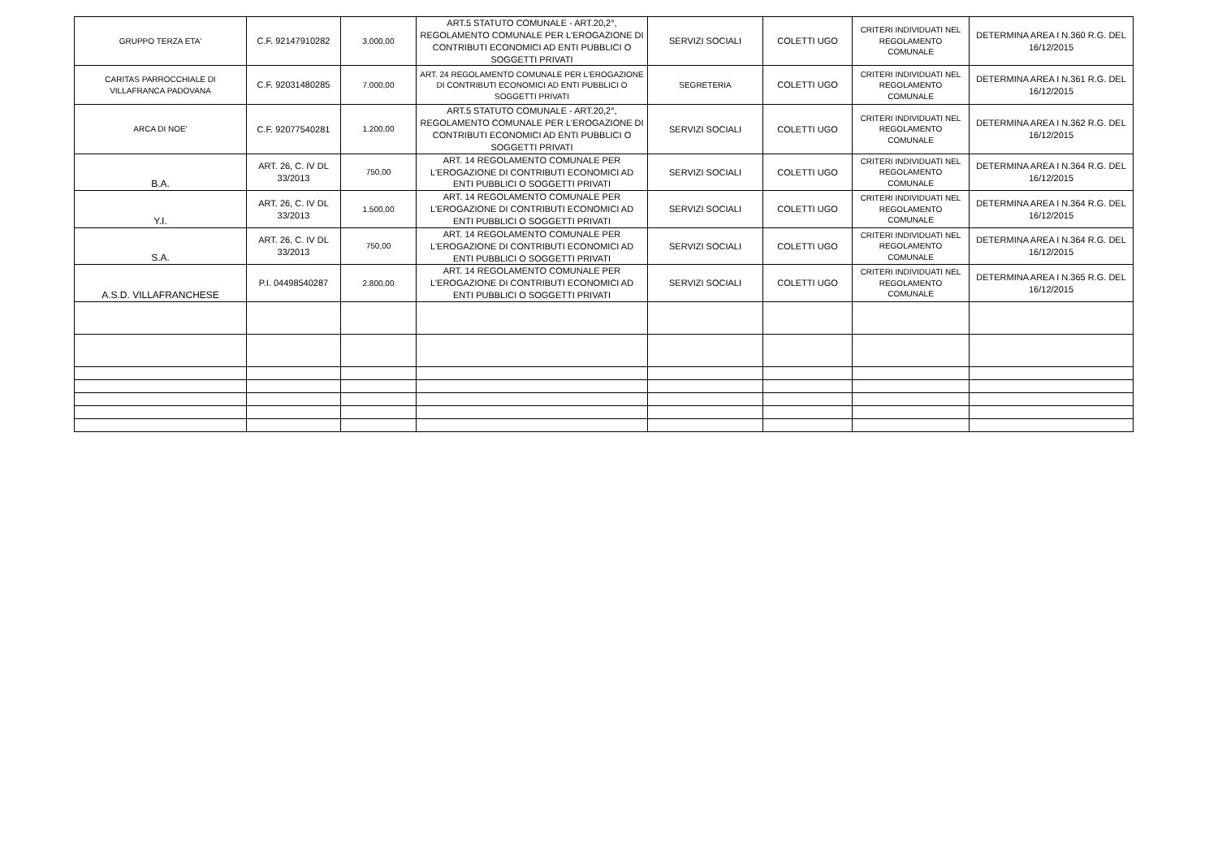| GRUPPO TERZA ETA' | C.F. 92147910282 | 3.000,00 | ART.5 STATUTO COMUNALE - ART.20,2°, REGOLAMENTO COMUNALE PER L'EROGAZIONE DI CONTRIBUTI ECONOMICI AD ENTI PUBBLICI O SOGGETTI PRIVATI | SERVIZI SOCIALI | COLETTI UGO | CRITERI INDIVIDUATI NEL REGOLAMENTO COMUNALE | DETERMINA AREA I N.360 R.G. DEL 16/12/2015 |
| CARITAS PARROCCHIALE DI VILLAFRANCA PADOVANA | C.F. 92031480285 | 7.000,00 | ART. 24 REGOLAMENTO COMUNALE PER L'EROGAZIONE DI CONTRIBUTI ECONOMICI AD ENTI PUBBLICI O SOGGETTI PRIVATI | SEGRETERIA | COLETTI UGO | CRITERI INDIVIDUATI NEL REGOLAMENTO COMUNALE | DETERMINA AREA I N.361 R.G. DEL 16/12/2015 |
| ARCA DI NOE' | C.F. 92077540281 | 1.200,00 | ART.5 STATUTO COMUNALE - ART.20,2°, REGOLAMENTO COMUNALE PER L'EROGAZIONE DI CONTRIBUTI ECONOMICI AD ENTI PUBBLICI O SOGGETTI PRIVATI | SERVIZI SOCIALI | COLETTI UGO | CRITERI INDIVIDUATI NEL REGOLAMENTO COMUNALE | DETERMINA AREA I N.362 R.G. DEL 16/12/2015 |
| B.A. | ART. 26, C. IV DL 33/2013 | 750,00 | ART. 14 REGOLAMENTO COMUNALE PER L'EROGAZIONE DI CONTRIBUTI ECONOMICI AD ENTI PUBBLICI O SOGGETTI PRIVATI | SERVIZI SOCIALI | COLETTI UGO | CRITERI INDIVIDUATI NEL REGOLAMENTO COMUNALE | DETERMINA AREA I N.364 R.G. DEL 16/12/2015 |
| Y.I. | ART. 26, C. IV DL 33/2013 | 1.500,00 | ART. 14 REGOLAMENTO COMUNALE PER L'EROGAZIONE DI CONTRIBUTI ECONOMICI AD ENTI PUBBLICI O SOGGETTI PRIVATI | SERVIZI SOCIALI | COLETTI UGO | CRITERI INDIVIDUATI NEL REGOLAMENTO COMUNALE | DETERMINA AREA I N.364 R.G. DEL 16/12/2015 |
| S.A. | ART. 26, C. IV DL 33/2013 | 750,00 | ART. 14 REGOLAMENTO COMUNALE PER L'EROGAZIONE DI CONTRIBUTI ECONOMICI AD ENTI PUBBLICI O SOGGETTI PRIVATI | SERVIZI SOCIALI | COLETTI UGO | CRITERI INDIVIDUATI NEL REGOLAMENTO COMUNALE | DETERMINA AREA I N.364 R.G. DEL 16/12/2015 |
| A.S.D. VILLAFRANCHESE | P.I. 04498540287 | 2.800,00 | ART. 14 REGOLAMENTO COMUNALE PER L'EROGAZIONE DI CONTRIBUTI ECONOMICI AD ENTI PUBBLICI O SOGGETTI PRIVATI | SERVIZI SOCIALI | COLETTI UGO | CRITERI INDIVIDUATI NEL REGOLAMENTO COMUNALE | DETERMINA AREA I N.365 R.G. DEL 16/12/2015 |